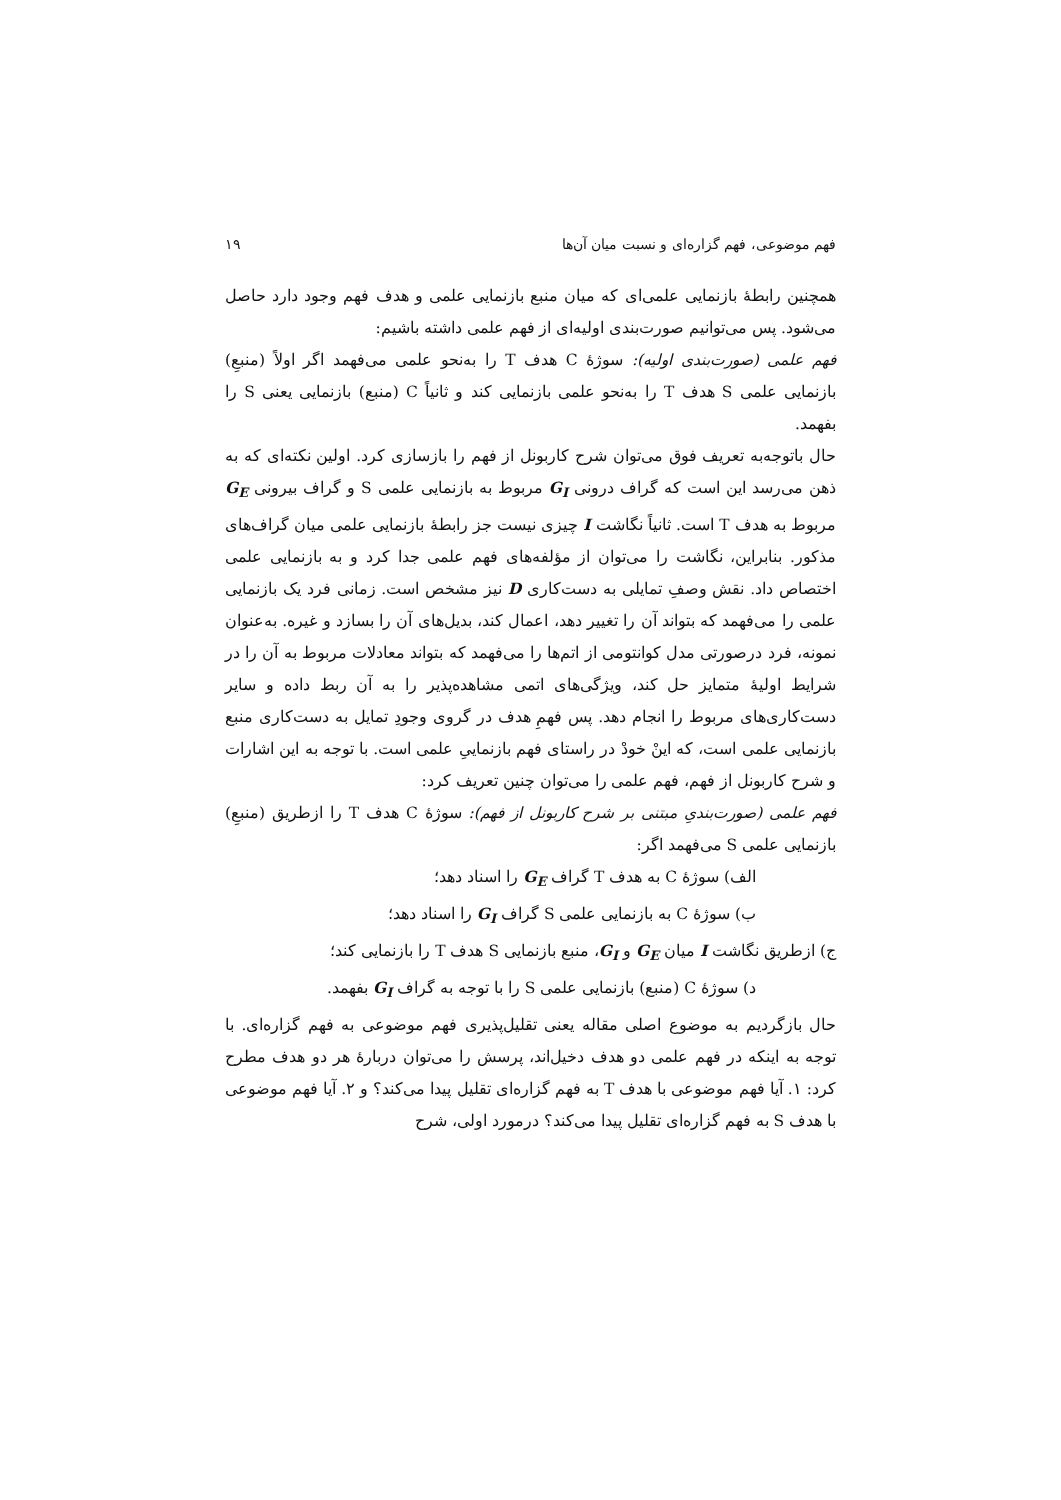فهم موضوعی، فهم گزاره‌ای و نسبت میان آن‌ها ۱۹
همچنین رابطهٔ بازنمایی علمی‌ای که میان منبع بازنمایی علمی و هدف فهم وجود دارد حاصل می‌شود. پس می‌توانیم صورت‌بندی اولیه‌ای از فهم علمی داشته باشیم:
فهم علمی (صورت‌بندی اولیه): سوژهٔ C هدف T را به‌نحو علمی می‌فهمد اگر اولاً (منبعِ) بازنمایی علمی S هدف T را به‌نحو علمی بازنمایی کند و ثانیاً C (منبع) بازنمایی یعنی S را بفهمد.
حال باتوجه‌به تعریف فوق می‌توان شرح کاربونل از فهم را بازسازی کرد. اولین نکته‌ای که به ذهن می‌رسد این است که گراف درونی G<sub>I</sub> مربوط به بازنمایی علمی S و گراف بیرونی G<sub>E</sub> مربوط به هدف T است. ثانیاً نگاشت I چیزی نیست جز رابطهٔ بازنمایی علمی میان گراف‌های مذکور. بنابراین، نگاشت را می‌توان از مؤلفه‌های فهم علمی جدا کرد و به بازنمایی علمی اختصاص داد. نقش وصفِ تمایلی به دست‌کاری D نیز مشخص است. زمانی فرد یک بازنمایی علمی را می‌فهمد که بتواند آن را تغییر دهد، اعمال کند، بدیل‌های آن را بسازد و غیره. به‌عنوان نمونه، فرد درصورتی مدل کوانتومی از اتم‌ها را می‌فهمد که بتواند معادلات مربوط به آن را در شرایط اولیهٔ متمایز حل کند، ویژگی‌های اتمی مشاهده‌پذیر را به آن ربط داده و سایر دست‌کاری‌های مربوط را انجام دهد. پس فهمِ هدف در گروی وجودِ تمایل به دست‌کاری منبع بازنمایی علمی است، که اینْ خودْ در راستای فهم بازنماییِ علمی است. با توجه به این اشارات و شرح کاربونل از فهم، فهم علمی را می‌توان چنین تعریف کرد:
فهم علمی (صورت‌بندیِ مبتنی بر شرح کاربونل از فهم): سوژهٔ C هدف T را ازطریق (منبعِ) بازنمایی علمی S می‌فهمد اگر:
الف) سوژهٔ C به هدف T گراف G<sub>E</sub> را اسناد دهد؛
ب) سوژهٔ C به بازنمایی علمی S گراف G<sub>I</sub> را اسناد دهد؛
ج) ازطریق نگاشت I میان G<sub>E</sub> و G<sub>I</sub>، منبع بازنمایی S هدف T را بازنمایی کند؛
د) سوژهٔ C (منبع) بازنمایی علمی S را با توجه به گراف G<sub>I</sub> بفهمد.
حال بازگردیم به موضوع اصلی مقاله یعنی تقلیل‌پذیری فهم موضوعی به فهم گزاره‌ای. با توجه به اینکه در فهم علمی دو هدف دخیل‌اند، پرسش را می‌توان دربارهٔ هر دو هدف مطرح کرد: ۱. آیا فهم موضوعی با هدف T به فهم گزاره‌ای تقلیل پیدا می‌کند؟ و ۲. آیا فهم موضوعی با هدف S به فهم گزاره‌ای تقلیل پیدا می‌کند؟ درمورد اولی، شرح